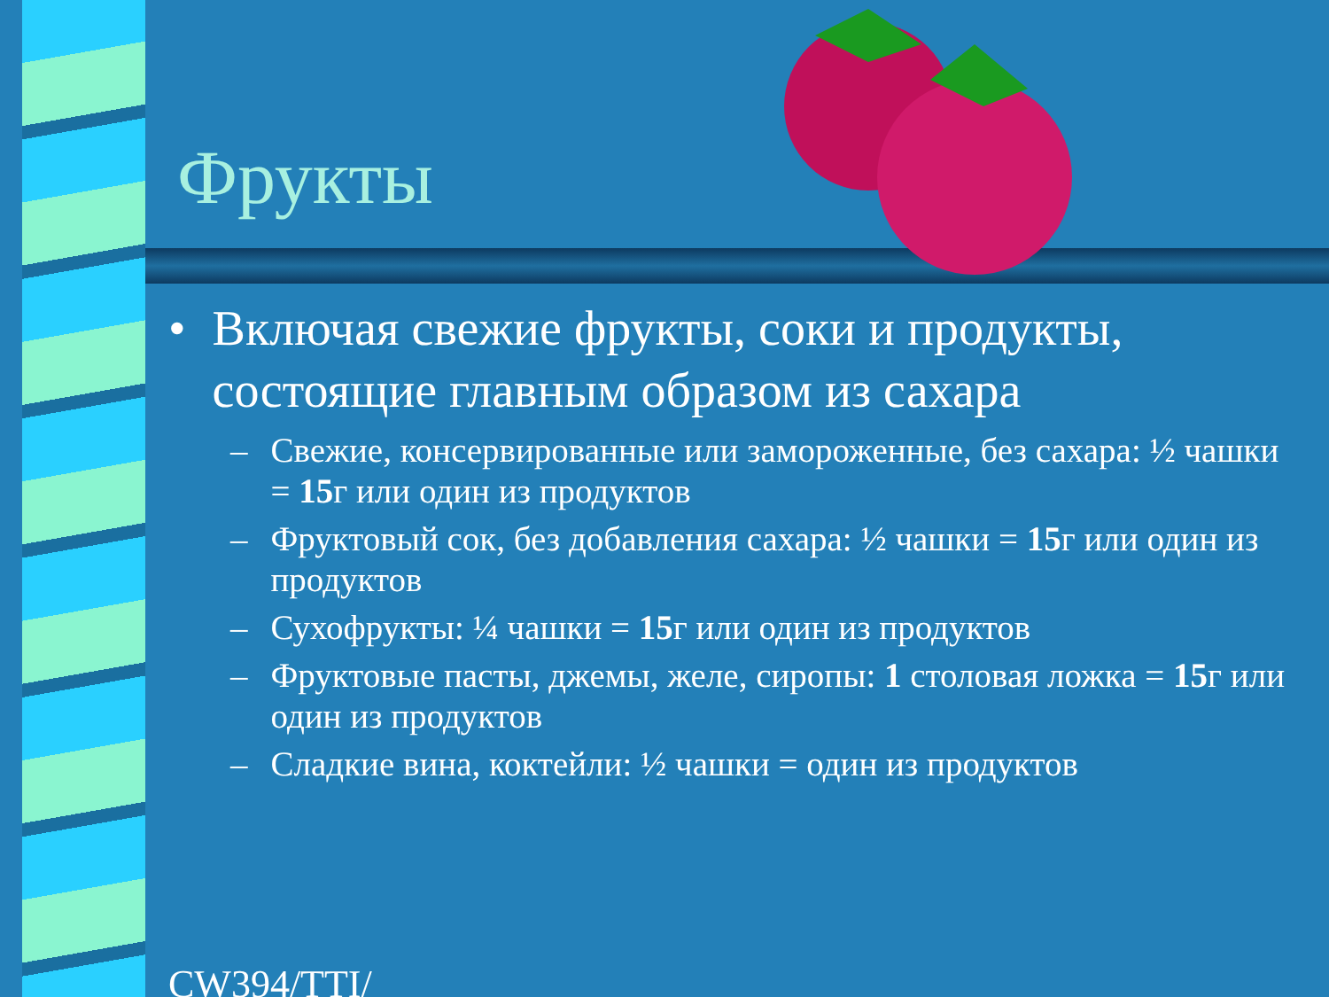Фрукты
• Включая свежие фрукты, соки и продукты, состоящие главным образом из сахара
– Свежие, консервированные или замороженные, без сахара: ½ чашки = 15г или один из продуктов
– Фруктовый сок, без добавления сахара: ½ чашки = 15г или один из продуктов
– Сухофрукты: ¼ чашки = 15г или один из продуктов
– Фруктовые пасты, джемы, желе, сиропы: 1 столовая ложка = 15г или один из продуктов
– Сладкие вина, коктейли: ½ чашки = один из продуктов
CW394/TTI/